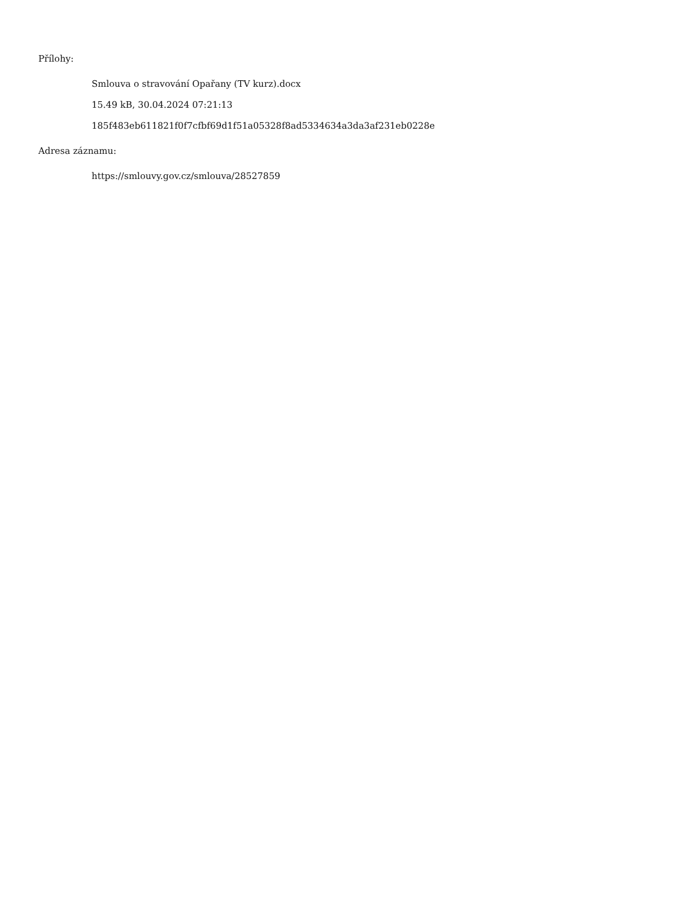Přílohy:
Smlouva o stravování Opařany (TV kurz).docx
15.49 kB, 30.04.2024 07:21:13
185f483eb611821f0f7cfbf69d1f51a05328f8ad5334634a3da3af231eb0228e
Adresa záznamu:
https://smlouvy.gov.cz/smlouva/28527859